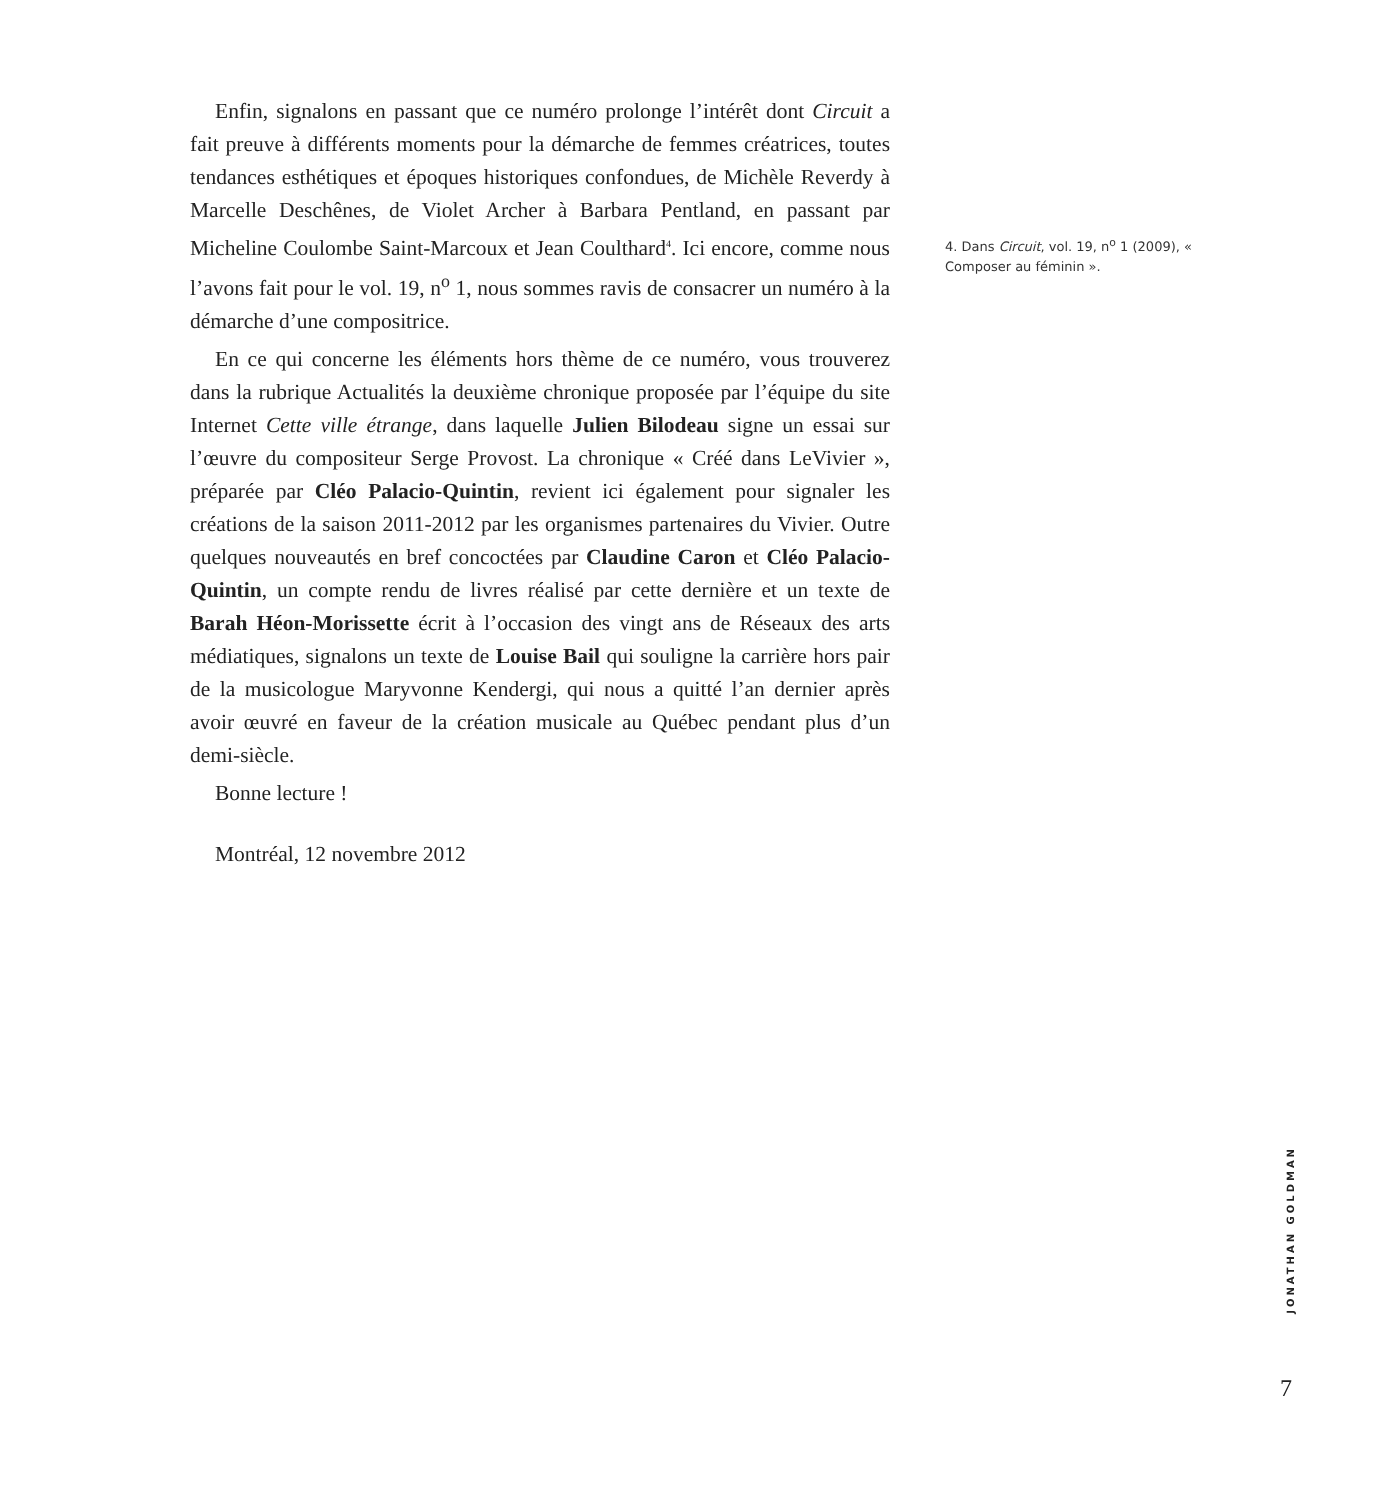Enfin, signalons en passant que ce numéro prolonge l’intérêt dont Circuit a fait preuve à différents moments pour la démarche de femmes créatrices, toutes tendances esthétiques et époques historiques confondues, de Michèle Reverdy à Marcelle Deschênes, de Violet Archer à Barbara Pentland, en passant par Micheline Coulombe Saint-Marcoux et Jean Coulthard<sup>4</sup>. Ici encore, comme nous l’avons fait pour le vol. 19, n<sup>o</sup> 1, nous sommes ravis de consacrer un numéro à la démarche d’une compositrice.
En ce qui concerne les éléments hors thème de ce numéro, vous trouverez dans la rubrique Actualités la deuxième chronique proposée par l’équipe du site Internet Cette ville étrange, dans laquelle Julien Bilodeau signe un essai sur l’œuvre du compositeur Serge Provost. La chronique « Créé dans LeVivier », préparée par Cléo Palacio-Quintin, revient ici également pour signaler les créations de la saison 2011-2012 par les organismes partenaires du Vivier. Outre quelques nouveautés en bref concoctées par Claudine Caron et Cléo Palacio-Quintin, un compte rendu de livres réalisé par cette dernière et un texte de Barah Héon-Morissette écrit à l’occasion des vingt ans de Réseaux des arts médiatiques, signalons un texte de Louise Bail qui souligne la carrière hors pair de la musicologue Maryvonne Kendergi, qui nous a quitté l’an dernier après avoir œuvré en faveur de la création musicale au Québec pendant plus d’un demi-siècle.
Bonne lecture !
Montréal, 12 novembre 2012
4. Dans Circuit, vol. 19, n<sup>o</sup> 1 (2009), « Composer au féminin ».
JONATHAN GOLDMAN
7